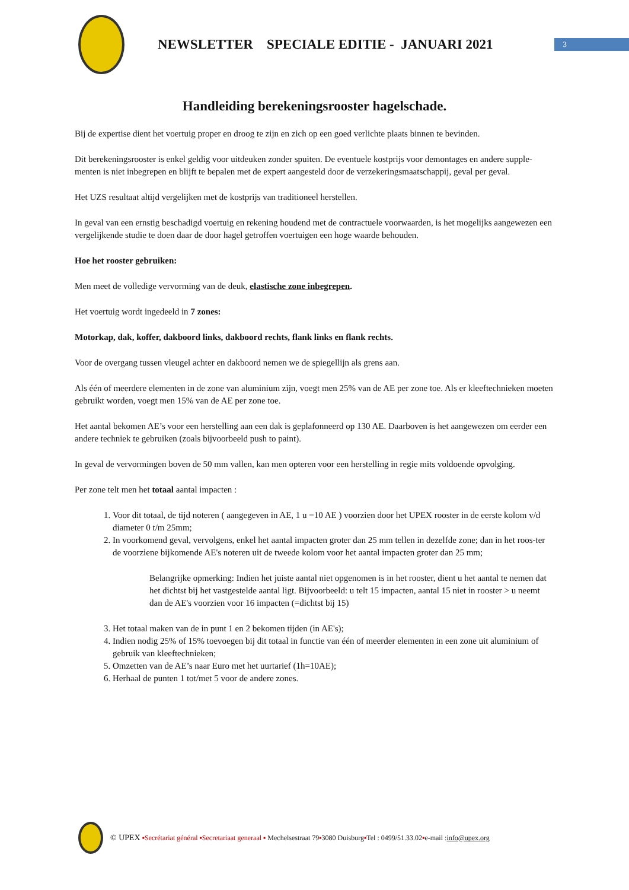NEWSLETTER SPECIALE EDITIE - JANUARI 2021
3
Handleiding berekeningsrooster hagelschade.
Bij de expertise dient het voertuig proper en droog te zijn en zich op een goed verlichte plaats binnen te bevinden.
Dit berekeningsrooster is enkel geldig voor uitdeuken zonder spuiten. De eventuele kostprijs voor demontages en andere supple-menten is niet inbegrepen en blijft te bepalen met de expert aangesteld door de verzekeringsmaatschappij, geval per geval.
Het UZS resultaat altijd vergelijken met de kostprijs van traditioneel herstellen.
In geval van een ernstig beschadigd voertuig en rekening houdend met de contractuele voorwaarden, is het mogelijks aangewezen een vergelijkende studie te doen daar de door hagel getroffen voertuigen een hoge waarde behouden.
Hoe het rooster gebruiken:
Men meet de volledige vervorming van de deuk, elastische zone inbegrepen.
Het voertuig wordt ingedeeld in 7 zones:
Motorkap, dak, koffer, dakboord links, dakboord rechts, flank links en flank rechts.
Voor de overgang tussen vleugel achter en dakboord nemen we de spiegellijn als grens aan.
Als één of meerdere elementen in de zone van aluminium zijn, voegt men 25% van de AE per zone toe. Als er kleeftechnieken moeten gebruikt worden, voegt men 15% van de AE per zone toe.
Het aantal bekomen AE’s voor een herstelling aan een dak is geplafonneerd op 130 AE. Daarboven is het aangewezen om eerder een andere techniek te gebruiken (zoals bijvoorbeeld push to paint).
In geval de vervormingen boven de 50 mm vallen, kan men opteren voor een herstelling in regie mits voldoende opvolging.
Per zone telt men het totaal aantal impacten :
1. Voor dit totaal, de tijd noteren ( aangegeven in AE, 1 u =10 AE ) voorzien door het UPEX rooster in de eerste kolom v/d diameter 0 t/m 25mm;
2. In voorkomend geval, vervolgens, enkel het aantal impacten groter dan 25 mm tellen in dezelfde zone; dan in het roos-ter de voorziene bijkomende AE's noteren uit de tweede kolom voor het aantal impacten groter dan 25 mm;
Belangrijke opmerking: Indien het juiste aantal niet opgenomen is in het rooster, dient u het aantal te nemen dat het dichtst bij het vastgestelde aantal ligt. Bijvoorbeeld: u telt 15 impacten, aantal 15 niet in rooster > u neemt dan de AE's voorzien voor 16 impacten (=dichtst bij 15)
3. Het totaal maken van de in punt 1 en 2 bekomen tijden (in AE's);
4. Indien nodig 25% of 15% toevoegen bij dit totaal in functie van één of meerder elementen in een zone uit aluminium of gebruik van kleeftechnieken;
5. Omzetten van de AE’s naar Euro met het uurtarief (1h=10AE);
6. Herhaal de punten 1 tot/met 5 voor de andere zones.
© UPEX ▪Secrétariat général ▪Secretariaat generaal ▪ Mechelsestraat 79 ▪ 3080 Duisburg ▪ Tel : 0499/51.33.02 ▪ e-mail : info@upex.org